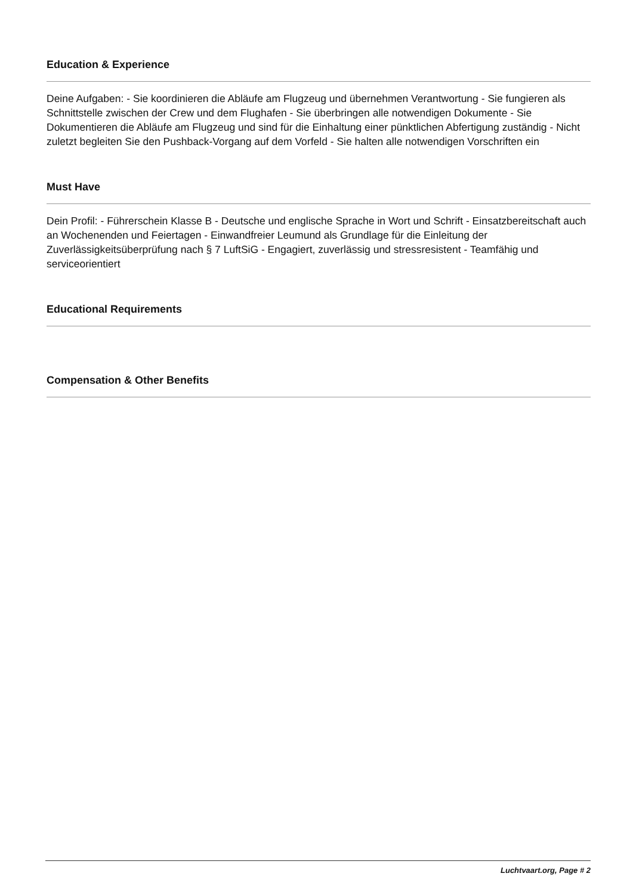Education & Experience
Deine Aufgaben: - Sie koordinieren die Abläufe am Flugzeug und übernehmen Verantwortung - Sie fungieren als Schnittstelle zwischen der Crew und dem Flughafen - Sie überbringen alle notwendigen Dokumente - Sie Dokumentieren die Abläufe am Flugzeug und sind für die Einhaltung einer pünktlichen Abfertigung zuständig - Nicht zuletzt begleiten Sie den Pushback-Vorgang auf dem Vorfeld - Sie halten alle notwendigen Vorschriften ein
Must Have
Dein Profil: - Führerschein Klasse B - Deutsche und englische Sprache in Wort und Schrift - Einsatzbereitschaft auch an Wochenenden und Feiertagen - Einwandfreier Leumund als Grundlage für die Einleitung der Zuverlässigkeitsüberprüfung nach § 7 LuftSiG - Engagiert, zuverlässig und stressresistent - Teamfähig und serviceorientiert
Educational Requirements
Compensation & Other Benefits
Luchtvaart.org, Page # 2